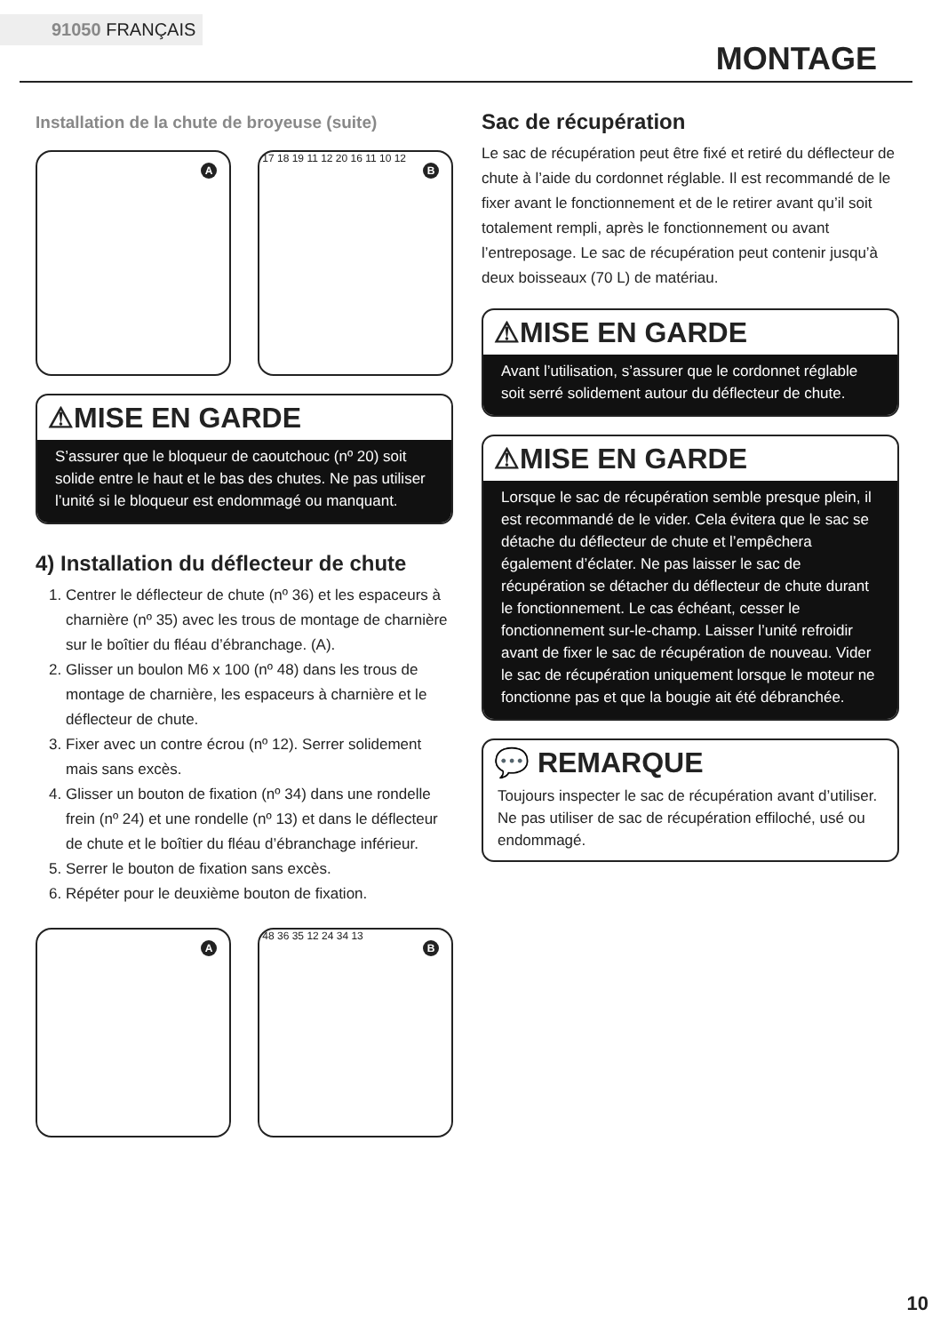91050 FRANÇAIS
MONTAGE
Installation de la chute de broyeuse (suite)
A
B
17 18 19 11 12 20 16 11 10 12
⚠MISE EN GARDE
S’assurer que le bloqueur de caoutchouc (nº 20) soit solide entre le haut et le bas des chutes. Ne pas utiliser l’unité si le bloqueur est endommagé ou manquant.
4) Installation du déflecteur de chute
1. Centrer le déflecteur de chute (nº 36) et les espaceurs à charnière (nº 35) avec les trous de montage de charnière sur le boîtier du fléau d’ébranchage. (A).
2. Glisser un boulon M6 x 100 (nº 48) dans les trous de montage de charnière, les espaceurs à charnière et le déflecteur de chute.
3. Fixer avec un contre écrou (nº 12). Serrer solidement mais sans excès.
4. Glisser un bouton de fixation (nº 34) dans une rondelle frein (nº 24) et une rondelle (nº 13) et dans le déflecteur de chute et le boîtier du fléau d’ébranchage inférieur.
5. Serrer le bouton de fixation sans excès.
6. Répéter pour le deuxième bouton de fixation.
A
B
48 36 35 12 24 34 13
Sac de récupération
Le sac de récupération peut être fixé et retiré du déflecteur de chute à l’aide du cordonnet réglable. Il est recommandé de le fixer avant le fonctionnement et de le retirer avant qu’il soit totalement rempli, après le fonctionnement ou avant l’entreposage. Le sac de récupération peut contenir jusqu’à deux boisseaux (70 L) de matériau.
⚠MISE EN GARDE
Avant l’utilisation, s’assurer que le cordonnet réglable soit serré solidement autour du déflecteur de chute.
⚠MISE EN GARDE
Lorsque le sac de récupération semble presque plein, il est recommandé de le vider. Cela évitera que le sac se détache du déflecteur de chute et l’empêchera également d’éclater. Ne pas laisser le sac de récupération se détacher du déflecteur de chute durant le fonctionnement. Le cas échéant, cesser le fonctionnement sur-le-champ. Laisser l’unité refroidir avant de fixer le sac de récupération de nouveau. Vider le sac de récupération uniquement lorsque le moteur ne fonctionne pas et que la bougie ait été débranchée.
💬 REMARQUE
Toujours inspecter le sac de récupération avant d’utiliser. Ne pas utiliser de sac de récupération effiloché, usé ou endommagé.
10